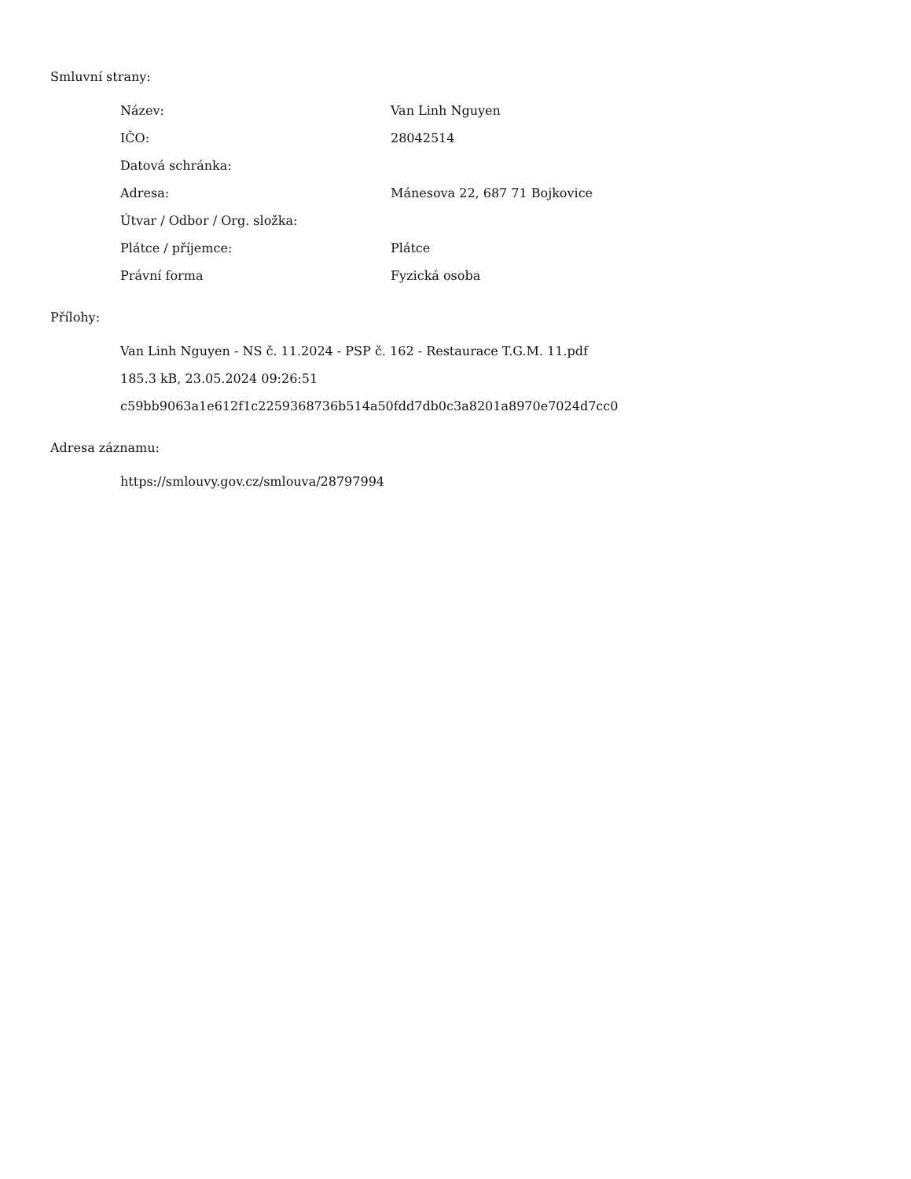Smluvní strany:
| Název: | Van Linh Nguyen |
| IČO: | 28042514 |
| Datová schránka: | |
| Adresa: | Mánesova 22, 687 71 Bojkovice |
| Útvar / Odbor / Org. složka: | |
| Plátce / příjemce: | Plátce |
| Právní forma | Fyzická osoba |
Přílohy:
Van Linh Nguyen - NS č. 11.2024 - PSP č. 162 - Restaurace T.G.M. 11.pdf
185.3 kB, 23.05.2024 09:26:51
c59bb9063a1e612f1c2259368736b514a50fdd7db0c3a8201a8970e7024d7cc0
Adresa záznamu:
https://smlouvy.gov.cz/smlouva/28797994